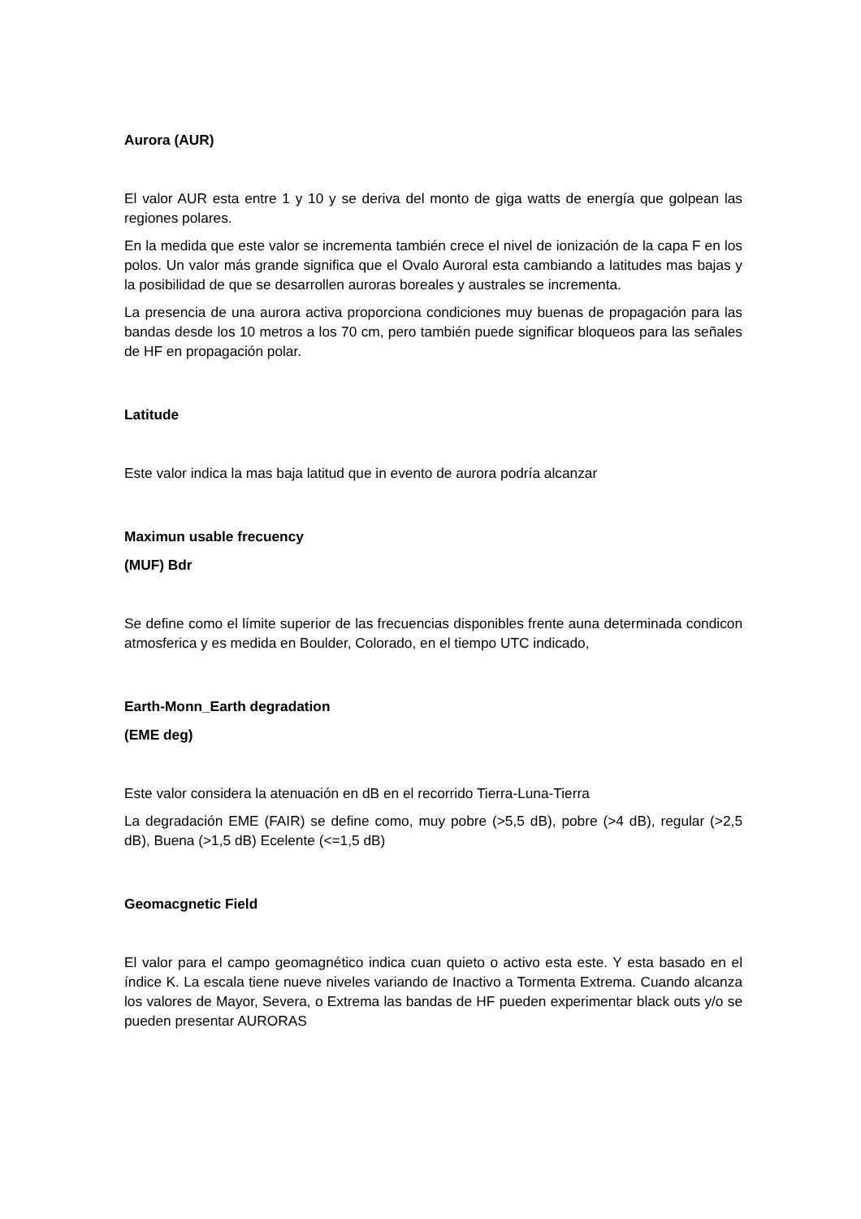Aurora (AUR)
El valor AUR esta entre 1 y 10 y se deriva del monto de giga watts de energía que golpean las regiones polares.
En la medida que este valor se incrementa también crece el nivel de ionización de la capa F en los polos. Un valor más grande significa que el Ovalo Auroral esta cambiando a latitudes mas bajas y la posibilidad de que se desarrollen auroras boreales y australes se incrementa.
La presencia de una aurora activa proporciona condiciones muy buenas de propagación para las bandas desde los 10 metros a los 70 cm, pero también puede significar bloqueos para las señales de HF en propagación polar.
Latitude
Este valor indica la mas baja latitud que in evento de aurora podría alcanzar
Maximun usable frecuency
(MUF) Bdr
Se define como el límite superior de las frecuencias disponibles frente auna determinada condicon atmosferica y es medida en Boulder, Colorado, en el tiempo UTC indicado,
Earth-Monn_Earth degradation
(EME deg)
Este valor considera la atenuación en dB en el recorrido Tierra-Luna-Tierra
La degradación EME (FAIR) se define como, muy pobre (>5,5 dB), pobre (>4 dB), regular (>2,5 dB), Buena (>1,5 dB) Ecelente (<=1,5 dB)
Geomacgnetic Field
El valor para el campo geomagnético indica cuan quieto o activo esta este. Y esta basado en el índice K. La escala tiene nueve niveles variando de Inactivo a Tormenta Extrema. Cuando alcanza los valores de Mayor, Severa, o Extrema las bandas de HF pueden experimentar black outs y/o se pueden presentar AURORAS